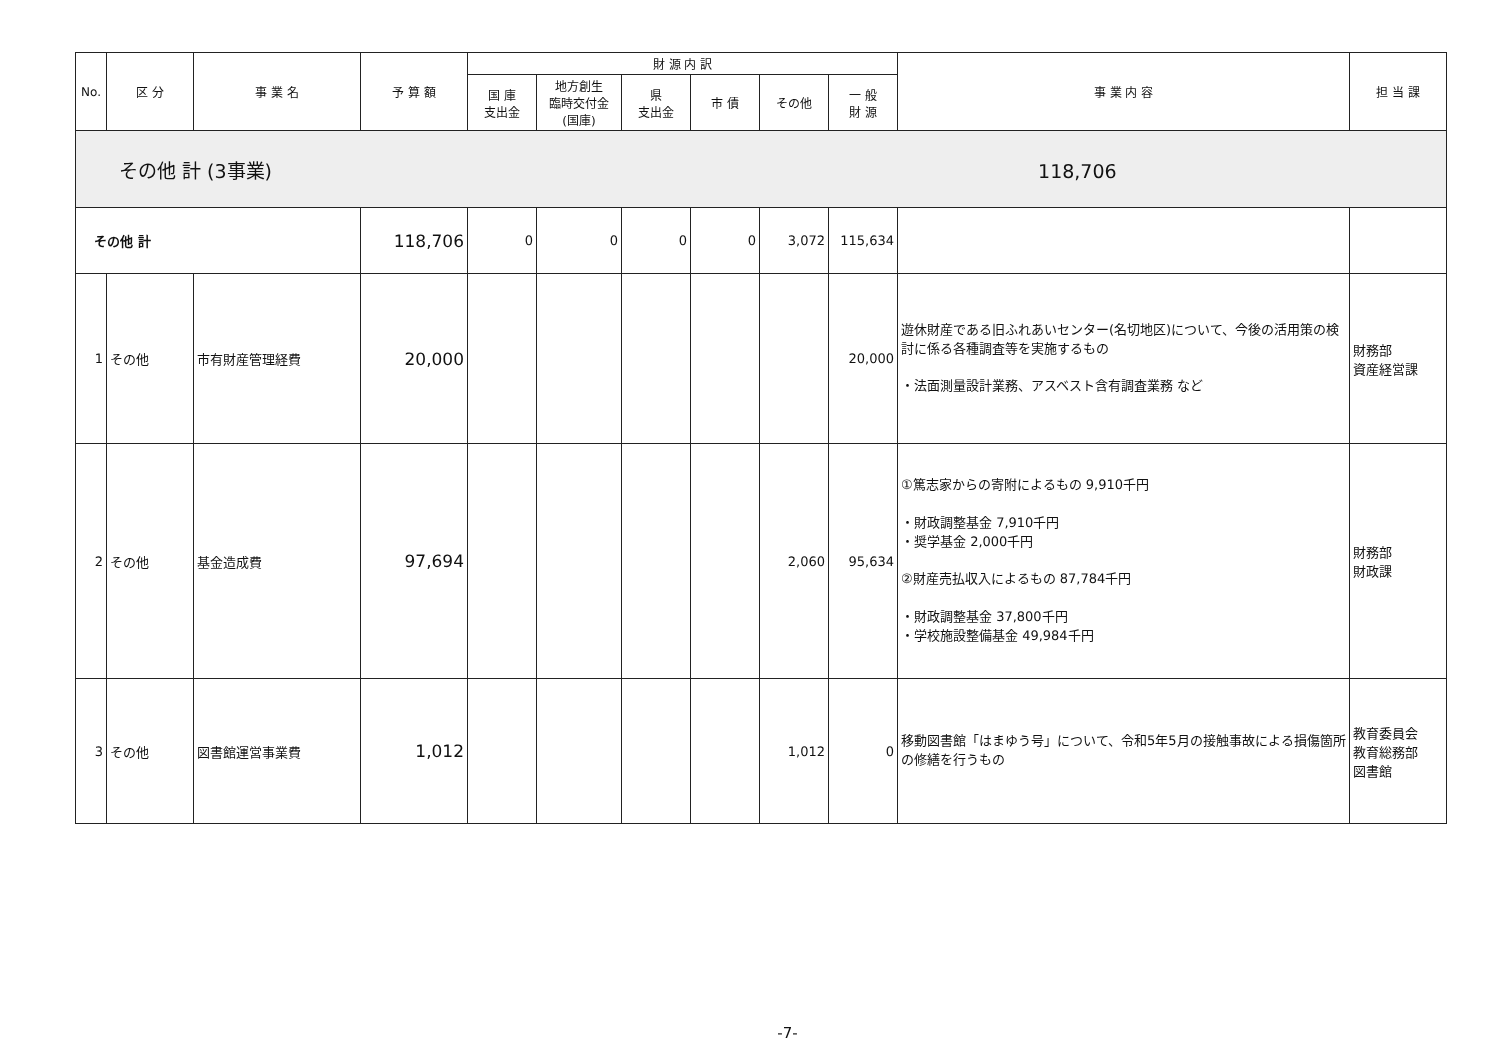| No. | 区 分 | 事 業 名 | 予 算 額 | 財 源 内 訳 | | | | | | 事 業 内 容 | 担 当 課 |
| --- | --- | --- | --- | --- | --- | --- | --- | --- | --- | --- | --- |
| | | | | 国 庫 支出金 | 地方創生 臨時交付金 (国庫) | 県 支出金 | 市 債 | その他 | 一 般 財 源 | | |
| その他 計 (3事業) 118,706 | | | | | | | | | | | |
| その他 計 | | | 118,706 | 0 | 0 | 0 | 0 | 3,072 | 115,634 | | |
| 1 | その他 | 市有財産管理経費 | 20,000 | | | | | | 20,000 | 遊休財産である旧ふれあいセンター(名切地区)について、今後の活用策の検討に係る各種調査等を実施するもの ・法面測量設計業務、アスベスト含有調査業務 など | 財務部 資産経営課 |
| 2 | その他 | 基金造成費 | 97,694 | | | | | 2,060 | 95,634 | ①篤志家からの寄附によるもの 9,910千円 ・財政調整基金 7,910千円 ・奨学基金 2,000千円 ②財産売払収入によるもの 87,784千円 ・財政調整基金 37,800千円 ・学校施設整備基金 49,984千円 | 財務部 財政課 |
| 3 | その他 | 図書館運営事業費 | 1,012 | | | | | 1,012 | 0 | 移動図書館「はまゆう号」について、令和5年5月の接触事故による損傷箇所の修繕を行うもの | 教育委員会 教育総務部 図書館 |
-7-